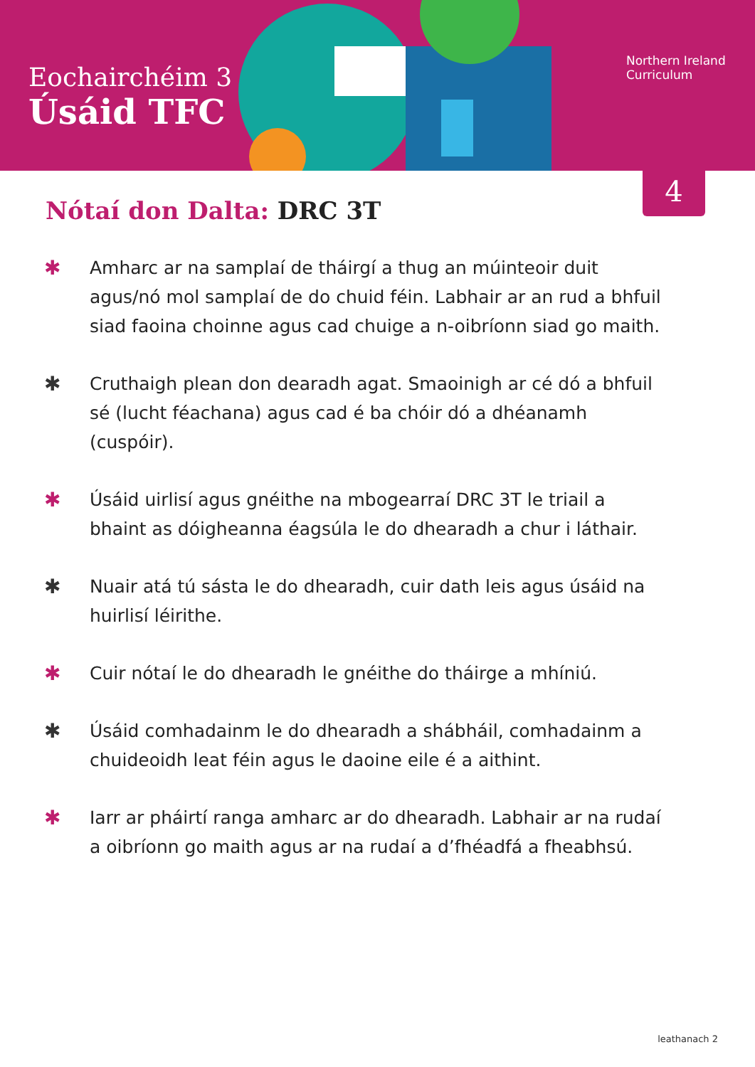Eochairchéim 3
Úsáid TFC
Northern Ireland
Curriculum
4
Nótaí don Dalta: DRC 3T
✱ Amharc ar na samplaí de tháirgí a thug an múinteoir duit agus/nó mol samplaí de do chuid féin. Labhair ar an rud a bhfuil siad faoina choinne agus cad chuige a n-oibríonn siad go maith.
✱ Cruthaigh plean don dearadh agat. Smaoinigh ar cé dó a bhfuil sé (lucht féachana) agus cad é ba chóir dó a dhéanamh (cuspóir).
✱ Úsáid uirlisí agus gnéithe na mbogearraí DRC 3T le triail a bhaint as dóigheanna éagsúla le do dhearadh a chur i láthair.
✱ Nuair atá tú sásta le do dhearadh, cuir dath leis agus úsáid na huirlisí léirithe.
✱ Cuir nótaí le do dhearadh le gnéithe do tháirge a mhíniú.
✱ Úsáid comhadainm le do dhearadh a shábháil, comhadainm a chuideoidh leat féin agus le daoine eile é a aithint.
✱ Iarr ar pháirtí ranga amharc ar do dhearadh. Labhair ar na rudaí a oibríonn go maith agus ar na rudaí a d’fhéadfá a fheabhsú.
leathanach 2